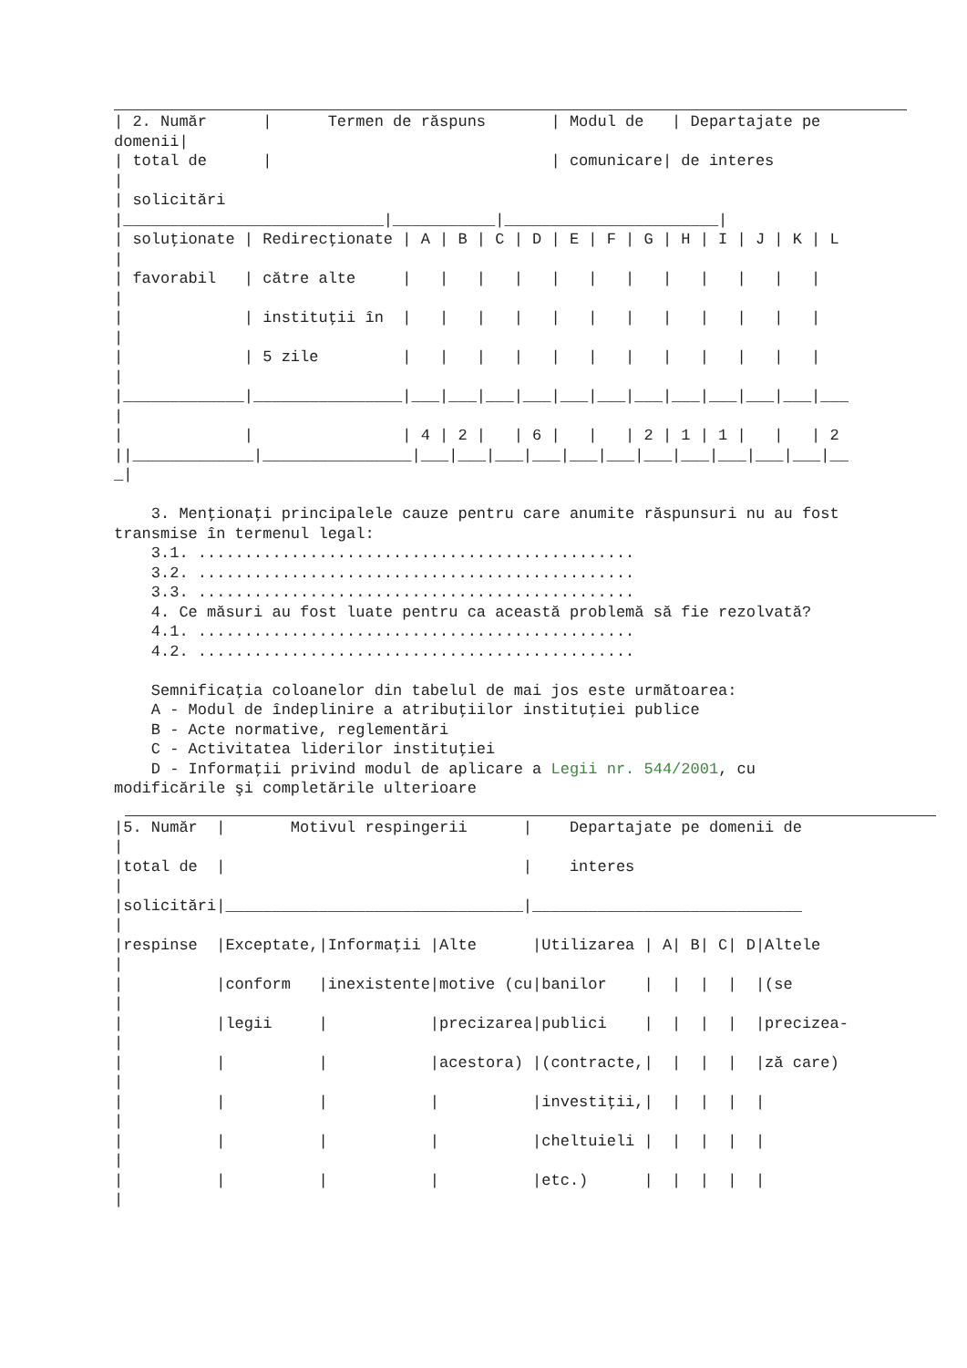| 2. Număr      |      Termen de răspuns       | Modul de   | Departajate pe
domenii|
| total de      |                              | comunicare| de interes
|
| solicitări
|____________________________|___________|_______________________|
| soluţionate | Redirecţionate | A | B | C | D | E | F | G | H | I | J | K | L
|
| favorabil   | către alte     |   |   |   |   |   |   |   |   |   |   |   |
|
|             | instituţii în  |   |   |   |   |   |   |   |   |   |   |   |
|
|             | 5 zile         |   |   |   |   |   |   |   |   |   |   |   |
|
|_____________|________________|___|___|___|___|___|___|___|___|___|___|___|___
|
|             |                | 4 | 2 |   | 6 |   |   | 2 | 1 | 1 |   |   | 2
||_____________|________________|___|___|___|___|___|___|___|___|___|___|___|__
_|

    3. Menţionaţi principalele cauze pentru care anumite răspunsuri nu au fost
transmise în termenul legal:
    3.1. ...............................................
    3.2. ...............................................
    3.3. ...............................................
    4. Ce măsuri au fost luate pentru ca această problemă să fie rezolvată?
    4.1. ...............................................
    4.2. ...............................................

    Semnificaţia coloanelor din tabelul de mai jos este următoarea:
    A - Modul de îndeplinire a atribuţiilor instituţiei publice
    B - Acte normative, reglementări
    C - Activitatea liderilor instituţiei
    D - Informaţii privind modul de aplicare a Legii nr. 544/2001, cu
modificările şi completările ulterioare
|5. Număr  |       Motivul respingerii      |    Departajate pe domenii de
|
|total de  |                                |    interes
|
|solicitări|________________________________|_____________________________
|
|respinse  |Exceptate,|Informaţii |Alte      |Utilizarea | A| B| C| D|Altele
|
|          |conform   |inexistente|motive (cu|banilor    |  |  |  |  |(se
|
|          |legii     |           |precizarea|publici    |  |  |  |  |precizea-
|
|          |          |           |acestora) |(contracte,|  |  |  |  |ză care)
|
|          |          |           |          |investiţii,|  |  |  |  |
|
|          |          |           |          |cheltuieli |  |  |  |  |
|
|          |          |           |          |etc.)      |  |  |  |  |
|